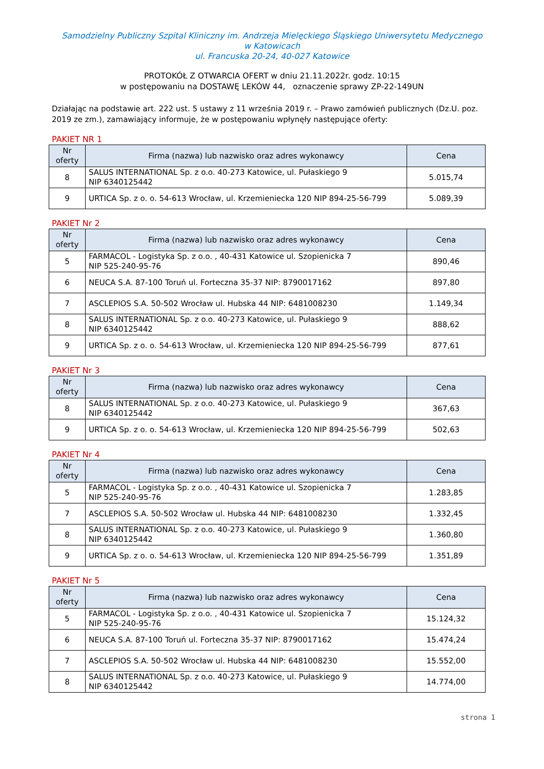Samodzielny Publiczny Szpital Kliniczny im. Andrzeja Mielęckiego Śląskiego Uniwersytetu Medycznego
w Katowicach
ul. Francuska 20-24, 40-027 Katowice
PROTOKÓŁ Z OTWARCIA OFERT w dniu 21.11.2022r. godz. 10:15
w postępowaniu na DOSTAWĘ LEKÓW 44, oznaczenie sprawy ZP-22-149UN
Działając na podstawie art. 222 ust. 5 ustawy z 11 września 2019 r. – Prawo zamówień publicznych (Dz.U. poz. 2019 ze zm.), zamawiający informuje, że w postępowaniu wpłynęły następujące oferty:
PAKIET NR 1
| Nr oferty | Firma (nazwa) lub nazwisko oraz adres wykonawcy | Cena |
| --- | --- | --- |
| 8 | SALUS INTERNATIONAL Sp. z o.o. 40-273 Katowice, ul. Pułaskiego 9 NIP 6340125442 | 5.015,74 |
| 9 | URTICA Sp. z o. o. 54-613 Wrocław, ul. Krzemieniecka 120 NIP 894-25-56-799 | 5.089,39 |
PAKIET Nr 2
| Nr oferty | Firma (nazwa) lub nazwisko oraz adres wykonawcy | Cena |
| --- | --- | --- |
| 5 | FARMACOL - Logistyka Sp. z o.o. , 40-431 Katowice ul. Szopienicka 7 NIP 525-240-95-76 | 890,46 |
| 6 | NEUCA S.A. 87-100 Toruń ul. Forteczna 35-37 NIP: 8790017162 | 897,80 |
| 7 | ASCLEPIOS S.A. 50-502 Wrocław ul. Hubska 44 NIP: 6481008230 | 1.149,34 |
| 8 | SALUS INTERNATIONAL Sp. z o.o. 40-273 Katowice, ul. Pułaskiego 9 NIP 6340125442 | 888,62 |
| 9 | URTICA Sp. z o. o. 54-613 Wrocław, ul. Krzemieniecka 120 NIP 894-25-56-799 | 877,61 |
PAKIET Nr 3
| Nr oferty | Firma (nazwa) lub nazwisko oraz adres wykonawcy | Cena |
| --- | --- | --- |
| 8 | SALUS INTERNATIONAL Sp. z o.o. 40-273 Katowice, ul. Pułaskiego 9 NIP 6340125442 | 367,63 |
| 9 | URTICA Sp. z o. o. 54-613 Wrocław, ul. Krzemieniecka 120 NIP 894-25-56-799 | 502,63 |
PAKIET Nr 4
| Nr oferty | Firma (nazwa) lub nazwisko oraz adres wykonawcy | Cena |
| --- | --- | --- |
| 5 | FARMACOL - Logistyka Sp. z o.o. , 40-431 Katowice ul. Szopienicka 7 NIP 525-240-95-76 | 1.283,85 |
| 7 | ASCLEPIOS S.A. 50-502 Wrocław ul. Hubska 44 NIP: 6481008230 | 1.332,45 |
| 8 | SALUS INTERNATIONAL Sp. z o.o. 40-273 Katowice, ul. Pułaskiego 9 NIP 6340125442 | 1.360,80 |
| 9 | URTICA Sp. z o. o. 54-613 Wrocław, ul. Krzemieniecka 120 NIP 894-25-56-799 | 1.351,89 |
PAKIET Nr 5
| Nr oferty | Firma (nazwa) lub nazwisko oraz adres wykonawcy | Cena |
| --- | --- | --- |
| 5 | FARMACOL - Logistyka Sp. z o.o. , 40-431 Katowice ul. Szopienicka 7 NIP 525-240-95-76 | 15.124,32 |
| 6 | NEUCA S.A. 87-100 Toruń ul. Forteczna 35-37 NIP: 8790017162 | 15.474,24 |
| 7 | ASCLEPIOS S.A. 50-502 Wrocław ul. Hubska 44 NIP: 6481008230 | 15.552,00 |
| 8 | SALUS INTERNATIONAL Sp. z o.o. 40-273 Katowice, ul. Pułaskiego 9 NIP 6340125442 | 14.774,00 |
strona 1